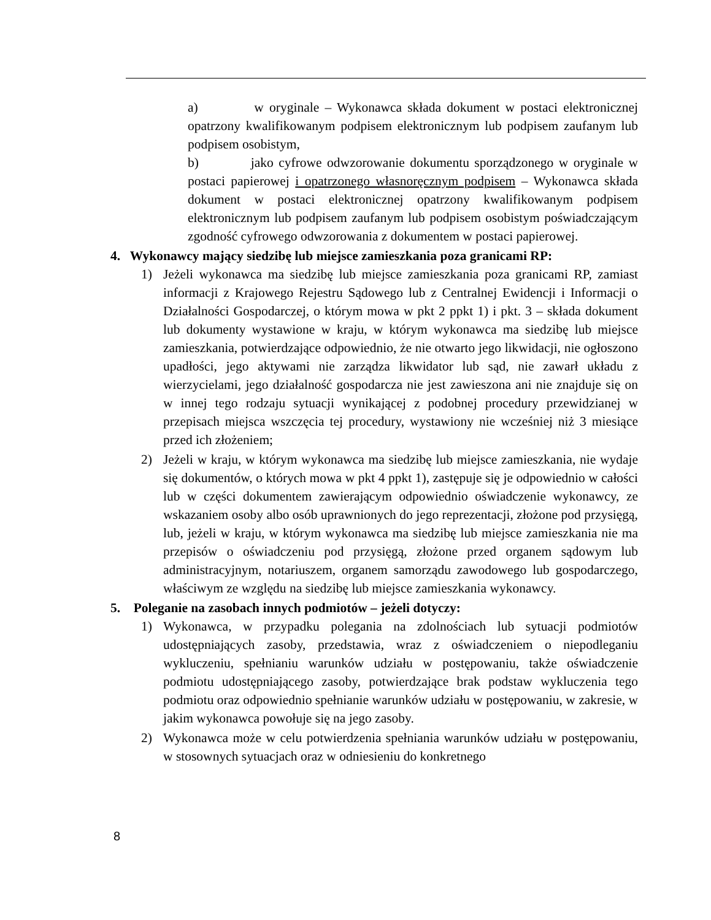a) w oryginale – Wykonawca składa dokument w postaci elektronicznej opatrzony kwalifikowanym podpisem elektronicznym lub podpisem zaufanym lub podpisem osobistym,
b) jako cyfrowe odwzorowanie dokumentu sporządzonego w oryginale w postaci papierowej i opatrzonego własnoręcznym podpisem – Wykonawca składa dokument w postaci elektronicznej opatrzony kwalifikowanym podpisem elektronicznym lub podpisem zaufanym lub podpisem osobistym poświadczającym zgodność cyfrowego odwzorowania z dokumentem w postaci papierowej.
4. Wykonawcy mający siedzibę lub miejsce zamieszkania poza granicami RP:
1) Jeżeli wykonawca ma siedzibę lub miejsce zamieszkania poza granicami RP, zamiast informacji z Krajowego Rejestru Sądowego lub z Centralnej Ewidencji i Informacji o Działalności Gospodarczej, o którym mowa w pkt 2 ppkt 1) i pkt. 3 – składa dokument lub dokumenty wystawione w kraju, w którym wykonawca ma siedzibę lub miejsce zamieszkania, potwierdzające odpowiednio, że nie otwarto jego likwidacji, nie ogłoszono upadłości, jego aktywami nie zarządza likwidator lub sąd, nie zawarł układu z wierzycielami, jego działalność gospodarcza nie jest zawieszona ani nie znajduje się on w innej tego rodzaju sytuacji wynikającej z podobnej procedury przewidzianej w przepisach miejsca wszczęcia tej procedury, wystawiony nie wcześniej niż 3 miesiące przed ich złożeniem;
2) Jeżeli w kraju, w którym wykonawca ma siedzibę lub miejsce zamieszkania, nie wydaje się dokumentów, o których mowa w pkt 4 ppkt 1), zastępuje się je odpowiednio w całości lub w części dokumentem zawierającym odpowiednio oświadczenie wykonawcy, ze wskazaniem osoby albo osób uprawnionych do jego reprezentacji, złożone pod przysięgą, lub, jeżeli w kraju, w którym wykonawca ma siedzibę lub miejsce zamieszkania nie ma przepisów o oświadczeniu pod przysięgą, złożone przed organem sądowym lub administracyjnym, notariuszem, organem samorządu zawodowego lub gospodarczego, właściwym ze względu na siedzibę lub miejsce zamieszkania wykonawcy.
5. Poleganie na zasobach innych podmiotów – jeżeli dotyczy:
1) Wykonawca, w przypadku polegania na zdolnościach lub sytuacji podmiotów udostępniających zasoby, przedstawia, wraz z oświadczeniem o niepodleganiu wykluczeniu, spełnianiu warunków udziału w postępowaniu, także oświadczenie podmiotu udostępniającego zasoby, potwierdzające brak podstaw wykluczenia tego podmiotu oraz odpowiednio spełnianie warunków udziału w postępowaniu, w zakresie, w jakim wykonawca powołuje się na jego zasoby.
2) Wykonawca może w celu potwierdzenia spełniania warunków udziału w postępowaniu, w stosownych sytuacjach oraz w odniesieniu do konkretnego
8